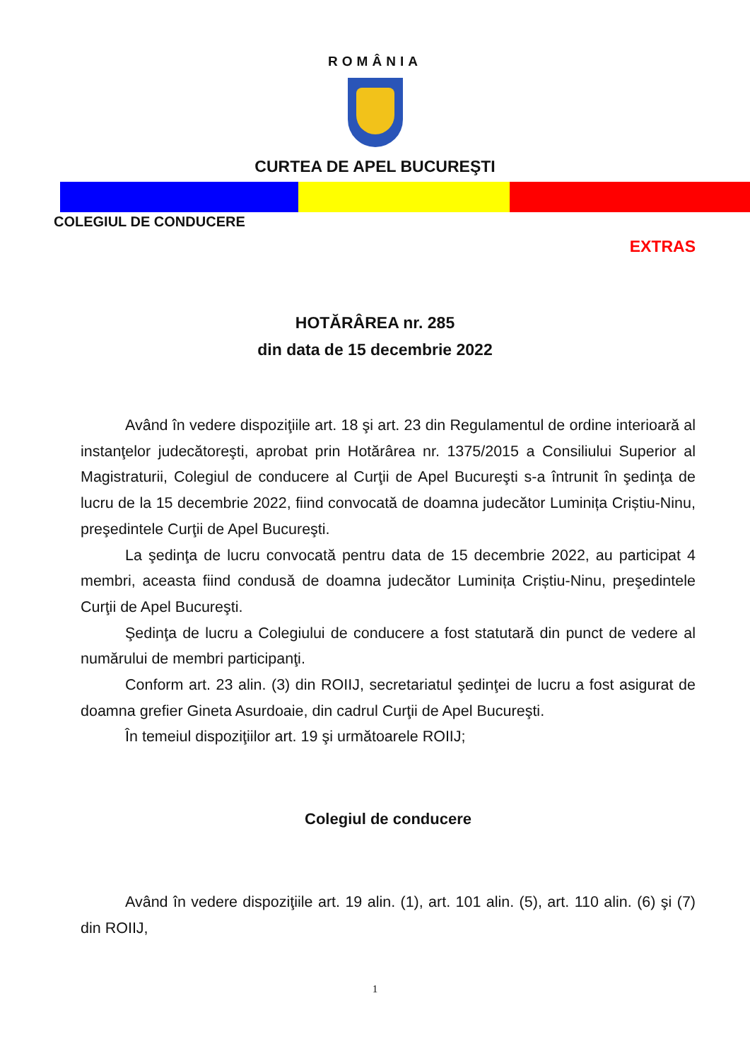ROMÂNIA
CURTEA DE APEL BUCUREŞTI
COLEGIUL DE CONDUCERE
EXTRAS
HOTĂRÂREA nr. 285
din data de 15 decembrie 2022
Având în vedere dispoziţiile art. 18 şi art. 23 din Regulamentul de ordine interioară al instanţelor judecătoreşti, aprobat prin Hotărârea nr. 1375/2015 a Consiliului Superior al Magistraturii, Colegiul de conducere al Curţii de Apel Bucureşti s-a întrunit în şedinţa de lucru de la 15 decembrie 2022, fiind convocată de doamna judecător Luminița Criștiu-Ninu, preşedintele Curţii de Apel Bucureşti.
La şedinţa de lucru convocată pentru data de 15 decembrie 2022, au participat 4 membri, aceasta fiind condusă de doamna judecător Luminița Criștiu-Ninu, preşedintele Curţii de Apel Bucureşti.
Şedinţa de lucru a Colegiului de conducere a fost statutară din punct de vedere al numărului de membri participanţi.
Conform art. 23 alin. (3) din ROIIJ, secretariatul şedinţei de lucru a fost asigurat de doamna grefier Gineta Asurdoaie, din cadrul Curţii de Apel Bucureşti.
În temeiul dispoziţiilor art. 19 şi următoarele ROIIJ;
Colegiul de conducere
Având în vedere dispoziţiile art. 19 alin. (1), art. 101 alin. (5), art. 110 alin. (6) şi (7) din ROIIJ,
1